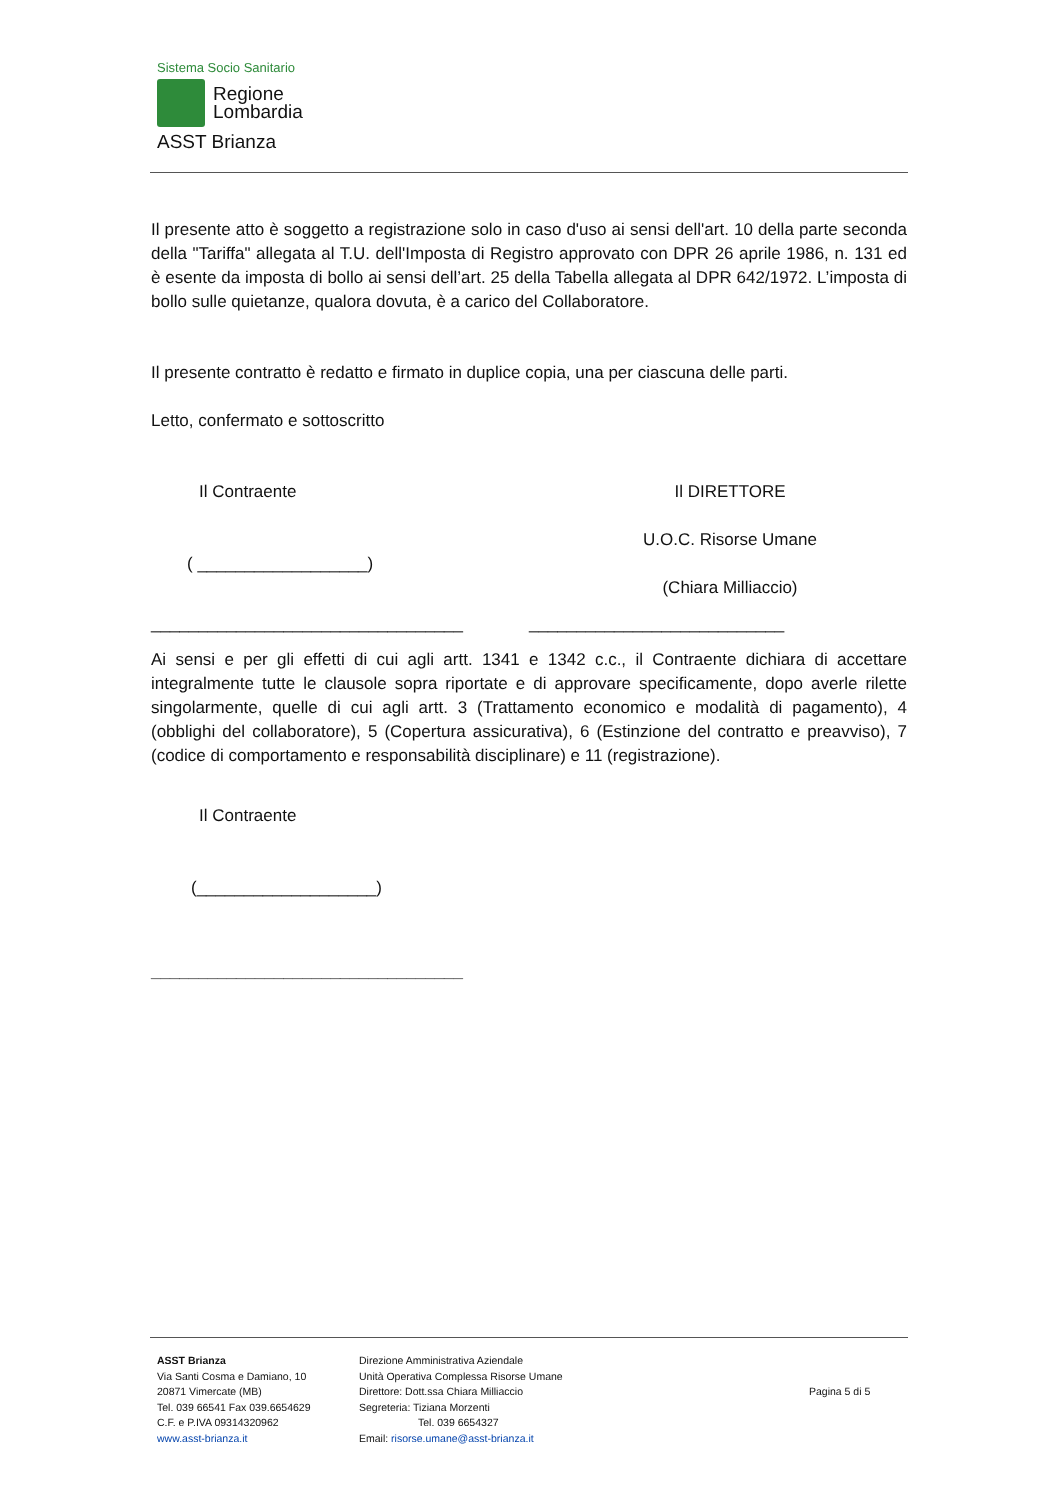Sistema Socio Sanitario
Regione
Lombardia
ASST Brianza
Il presente atto è soggetto a registrazione solo in caso d'uso ai sensi dell'art. 10 della parte seconda della "Tariffa" allegata al T.U. dell'Imposta di Registro approvato con DPR 26 aprile 1986, n. 131 ed è esente da imposta di bollo ai sensi dell’art. 25 della Tabella allegata al DPR 642/1972. L’imposta di bollo sulle quietanze, qualora dovuta, è a carico del Collaboratore.
Il presente contratto è redatto e firmato in duplice copia, una per ciascuna delle parti.
Letto, confermato e sottoscritto
Il Contraente
( __________________)
Il DIRETTORE
U.O.C. Risorse Umane
(Chiara Milliaccio)
_________________________________
___________________________
Ai sensi e per gli effetti di cui agli artt. 1341 e 1342 c.c., il Contraente dichiara di accettare integralmente tutte le clausole sopra riportate e di approvare specificamente, dopo averle rilette singolarmente, quelle di cui agli artt. 3 (Trattamento economico e modalità di pagamento), 4 (obblighi del collaboratore), 5 (Copertura assicurativa), 6 (Estinzione del contratto e preavviso), 7 (codice di comportamento e responsabilità disciplinare) e 11 (registrazione).
Il Contraente
(___________________)
_________________________________
ASST Brianza
Via Santi Cosma e Damiano, 10
20871 Vimercate (MB)
Tel. 039 66541 Fax 039.6654629
C.F. e P.IVA 09314320962
www.asst-brianza.it
Direzione Amministrativa Aziendale
Unità Operativa Complessa Risorse Umane
Direttore: Dott.ssa Chiara Milliaccio
Segreteria: Tiziana Morzenti
Tel. 039 6654327
Email: risorse.umane@asst-brianza.it
Pagina 5 di 5